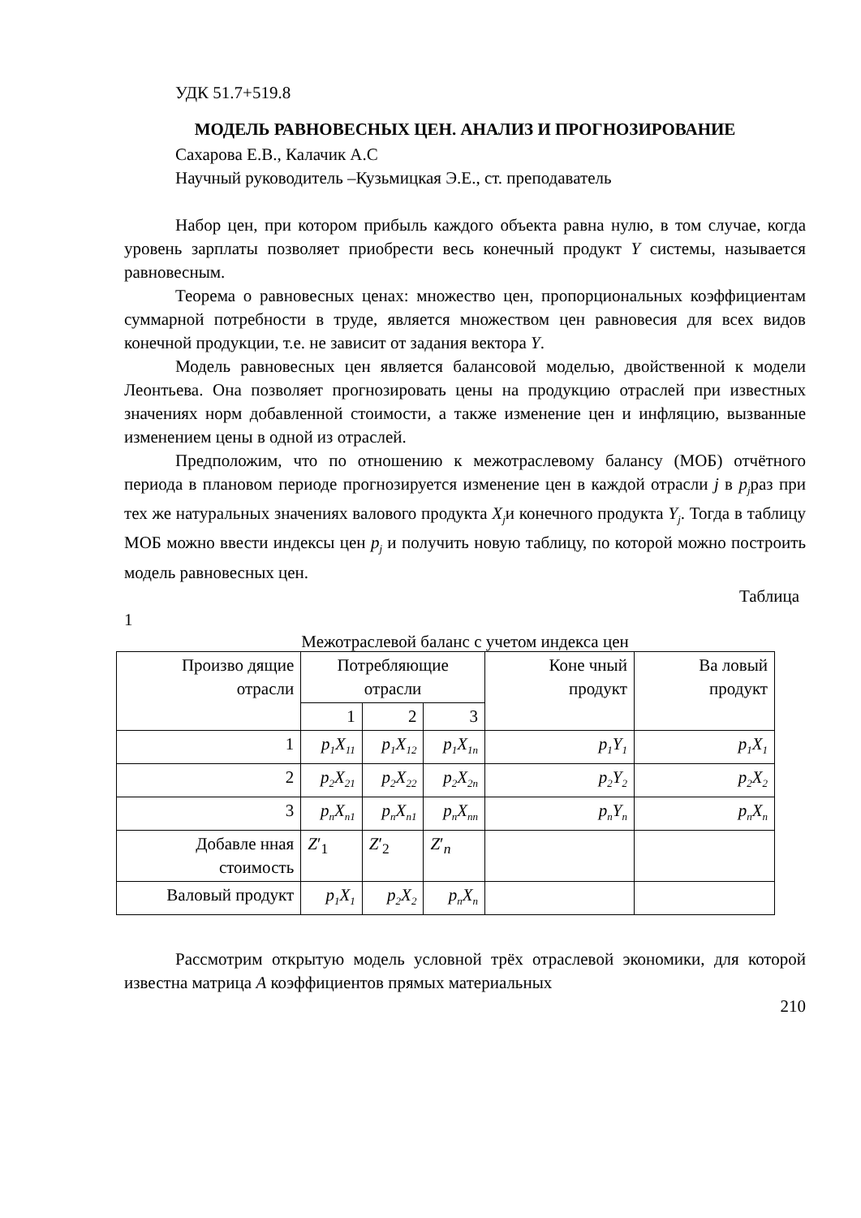УДК 51.7+519.8
МОДЕЛЬ РАВНОВЕСНЫХ ЦЕН. АНАЛИЗ И ПРОГНОЗИРОВАНИЕ
Сахарова Е.В., Калачик А.С
Научный руководитель –Кузьмицкая Э.Е., ст. преподаватель
Набор цен, при котором прибыль каждого объекта равна нулю, в том случае, когда уровень зарплаты позволяет приобрести весь конечный продукт Y системы, называется равновесным.
Теорема о равновесных ценах: множество цен, пропорциональных коэффициентам суммарной потребности в труде, является множеством цен равновесия для всех видов конечной продукции, т.е. не зависит от задания вектора Y.
Модель равновесных цен является балансовой моделью, двойственной к модели Леонтьева. Она позволяет прогнозировать цены на продукцию отраслей при известных значениях норм добавленной стоимости, а также изменение цен и инфляцию, вызванные изменением цены в одной из отраслей.
Предположим, что по отношению к межотраслевому балансу (МОБ) отчётного периода в плановом периоде прогнозируется изменение цен в каждой отрасли j в p<sub>j</sub>раз при тех же натуральных значениях валового продукта X<sub>j</sub>и конечного продукта Y<sub>j</sub>. Тогда в таблицу МОБ можно ввести индексы цен p<sub>j</sub> и получить новую таблицу, по которой можно построить модель равновесных цен.
Таблица
1
Межотраслевой баланс с учетом индекса цен
| Произво дящие отрасли | Потребляющие отрасли | | | Коне чный продукт | Ва ловый продукт |
| | 1 | 2 | 3 | | |
| 1 | p<sub>1</sub>X<sub>11</sub> | p<sub>1</sub>X<sub>12</sub> | p<sub>1</sub>X<sub>1n</sub> | p<sub>1</sub>Y<sub>1</sub> | p<sub>1</sub>X<sub>1</sub> |
| 2 | p<sub>2</sub>X<sub>21</sub> | p<sub>2</sub>X<sub>22</sub> | p<sub>2</sub>X<sub>2n</sub> | p<sub>2</sub>Y<sub>2</sub> | p<sub>2</sub>X<sub>2</sub> |
| 3 | p<sub>n</sub>X<sub>n1</sub> | p<sub>n</sub>X<sub>n1</sub> | p<sub>n</sub>X<sub>nn</sub> | p<sub>n</sub>Y<sub>n</sub> | p<sub>n</sub>X<sub>n</sub> |
| Добавле нная стоимость | Z ′<sub>1</sub> | Z ′<sub>2</sub> | Z ′<sub>n</sub> | | |
| Валовый продукт | p<sub>1</sub>X<sub>1</sub> | p<sub>2</sub>X<sub>2</sub> | p<sub>n</sub>X<sub>n</sub> | | |
Рассмотрим открытую модель условной трёх отраслевой экономики, для которой известна матрица A коэффициентов прямых материальных
210